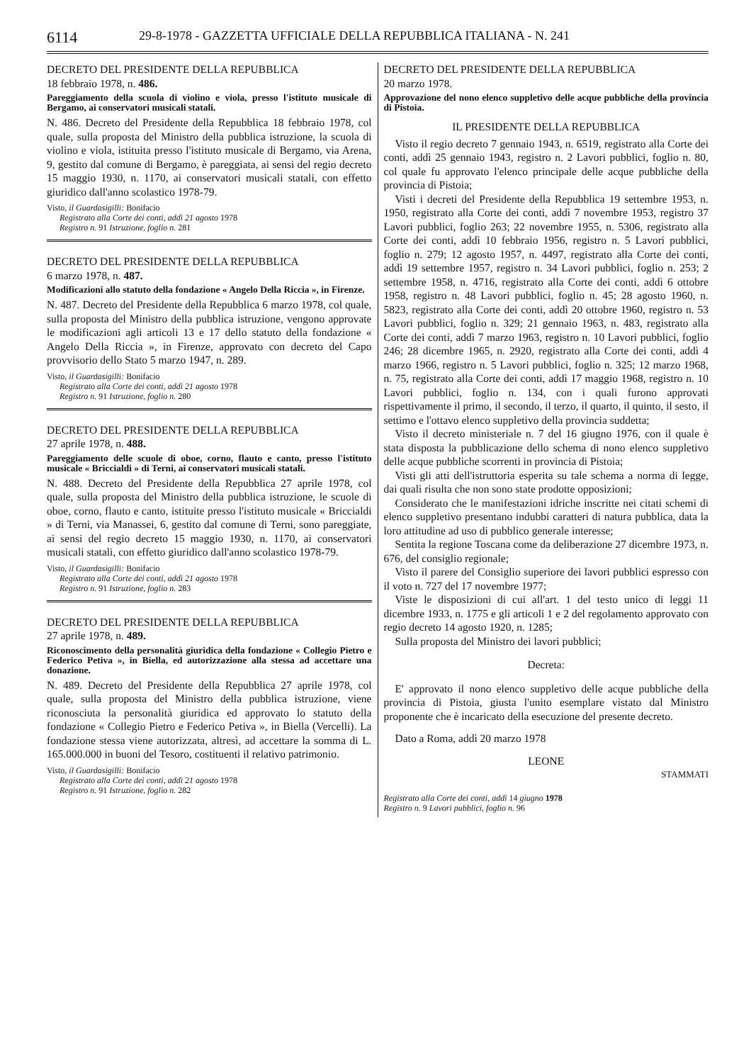6114 29-8-1978 - GAZZETTA UFFICIALE DELLA REPUBBLICA ITALIANA - N. 241
DECRETO DEL PRESIDENTE DELLA REPUBBLICA
18 febbraio 1978, n. 486.
Pareggiamento della scuola di violino e viola, presso l'istituto musicale di Bergamo, ai conservatori musicali statali.
N. 486. Decreto del Presidente della Repubblica 18 febbraio 1978, col quale, sulla proposta del Ministro della pubblica istruzione, la scuola di violino e viola, istituita presso l'istituto musicale di Bergamo, via Arena, 9, gestito dal comune di Bergamo, è pareggiata, ai sensi del regio decreto 15 maggio 1930, n. 1170, ai conservatori musicali statali, con effetto giuridico dall'anno scolastico 1978-79.
Visto, il Guardasigilli: Bonifacio
Registrato alla Corte dei conti, addì 21 agosto 1978
Registro n. 91 Istruzione, foglio n. 281
DECRETO DEL PRESIDENTE DELLA REPUBBLICA
6 marzo 1978, n. 487.
Modificazioni allo statuto della fondazione « Angelo Della Riccia », in Firenze.
N. 487. Decreto del Presidente della Repubblica 6 marzo 1978, col quale, sulla proposta del Ministro della pubblica istruzione, vengono approvate le modificazioni agli articoli 13 e 17 dello statuto della fondazione « Angelo Della Riccia », in Firenze, approvato con decreto del Capo provvisorio dello Stato 5 marzo 1947, n. 289.
Visto, il Guardasigilli: Bonifacio
Registrato alla Corte dei conti, addì 21 agosto 1978
Registro n. 91 Istruzione, foglio n. 280
DECRETO DEL PRESIDENTE DELLA REPUBBLICA
27 aprile 1978, n. 488.
Pareggiamento delle scuole di oboe, corno, flauto e canto, presso l'istituto musicale « Briccialdi » di Terni, ai conservatori musicali statali.
N. 488. Decreto del Presidente della Repubblica 27 aprile 1978, col quale, sulla proposta del Ministro della pubblica istruzione, le scuole di oboe, corno, flauto e canto, istituite presso l'istituto musicale « Briccialdi » di Terni, via Manassei, 6, gestito dal comune di Terni, sono pareggiate, ai sensi del regio decreto 15 maggio 1930, n. 1170, ai conservatori musicali statali, con effetto giuridico dall'anno scolastico 1978-79.
Visto, il Guardasigilli: Bonifacio
Registrato alla Corte dei conti, addì 21 agosto 1978
Registro n. 91 Istruzione, foglio n. 283
DECRETO DEL PRESIDENTE DELLA REPUBBLICA
27 aprile 1978, n. 489.
Riconoscimento della personalità giuridica della fondazione « Collegio Pietro e Federico Petiva », in Biella, ed autorizzazione alla stessa ad accettare una donazione.
N. 489. Decreto del Presidente della Repubblica 27 aprile 1978, col quale, sulla proposta del Ministro della pubblica istruzione, viene riconosciuta la personalità giuridica ed approvato lo statuto della fondazione « Collegio Pietro e Federico Petiva », in Biella (Vercelli). La fondazione stessa viene autorizzata, altresì, ad accettare la somma di L. 165.000.000 in buoni del Tesoro, costituenti il relativo patrimonio.
Visto, il Guardasigilli: Bonifacio
Registrato alla Corte dei conti, addì 21 agosto 1978
Registro n. 91 Istruzione, foglio n. 282
DECRETO DEL PRESIDENTE DELLA REPUBBLICA
20 marzo 1978.
Approvazione del nono elenco suppletivo delle acque pubbliche della provincia di Pistoia.
IL PRESIDENTE DELLA REPUBBLICA
Visto il regio decreto 7 gennaio 1943, n. 6519, registrato alla Corte dei conti, addì 25 gennaio 1943, registro n. 2 Lavori pubblici, foglio n. 80, col quale fu approvato l'elenco principale delle acque pubbliche della provincia di Pistoia;
Visti i decreti del Presidente della Repubblica 19 settembre 1953, n. 1950, registrato alla Corte dei conti, addì 7 novembre 1953, registro 37 Lavori pubblici, foglio 263; 22 novembre 1955, n. 5306, registrato alla Corte dei conti, addì 10 febbraio 1956, registro n. 5 Lavori pubblici, foglio n. 279; 12 agosto 1957, n. 4497, registrato alla Corte dei conti, addì 19 settembre 1957, registro n. 34 Lavori pubblici, foglio n. 253; 2 settembre 1958, n. 4716, registrato alla Corte dei conti, addì 6 ottobre 1958, registro n. 48 Lavori pubblici, foglio n. 45; 28 agosto 1960, n. 5823, registrato alla Corte dei conti, addì 20 ottobre 1960, registro n. 53 Lavori pubblici, foglio n. 329; 21 gennaio 1963, n. 483, registrato alla Corte dei conti, addì 7 marzo 1963, registro n. 10 Lavori pubblici, foglio 246; 28 dicembre 1965, n. 2920, registrato alla Corte dei conti, addì 4 marzo 1966, registro n. 5 Lavori pubblici, foglio n. 325; 12 marzo 1968, n. 75, registrato alla Corte dei conti, addì 17 maggio 1968, registro n. 10 Lavori pubblici, foglio n. 134, con i quali furono approvati rispettivamente il primo, il secondo, il terzo, il quarto, il quinto, il sesto, il settimo e l'ottavo elenco suppletivo della provincia suddetta;
Visto il decreto ministeriale n. 7 del 16 giugno 1976, con il quale è stata disposta la pubblicazione dello schema di nono elenco suppletivo delle acque pubbliche scorrenti in provincia di Pistoia;
Visti gli atti dell'istruttoria esperita su tale schema a norma di legge, dai quali risulta che non sono state prodotte opposizioni;
Considerato che le manifestazioni idriche inscritte nei citati schemi di elenco suppletivo presentano indubbi caratteri di natura pubblica, data la loro attitudine ad uso di pubblico generale interesse;
Sentita la regione Toscana come da deliberazione 27 dicembre 1973, n. 676, del consiglio regionale;
Visto il parere del Consiglio superiore dei lavori pubblici espresso con il voto n. 727 del 17 novembre 1977;
Viste le disposizioni di cui all'art. 1 del testo unico di leggi 11 dicembre 1933, n. 1775 e gli articoli 1 e 2 del regolamento approvato con regio decreto 14 agosto 1920, n. 1285;
Sulla proposta del Ministro dei lavori pubblici;
Decreta:
E' approvato il nono elenco suppletivo delle acque pubbliche della provincia di Pistoia, giusta l'unito esemplare vistato dal Ministro proponente che è incaricato della esecuzione del presente decreto.
Dato a Roma, addì 20 marzo 1978
LEONE
STAMMATI
Registrato alla Corte dei conti, addì 14 giugno 1978
Registro n. 9 Lavori pubblici, foglio n. 96